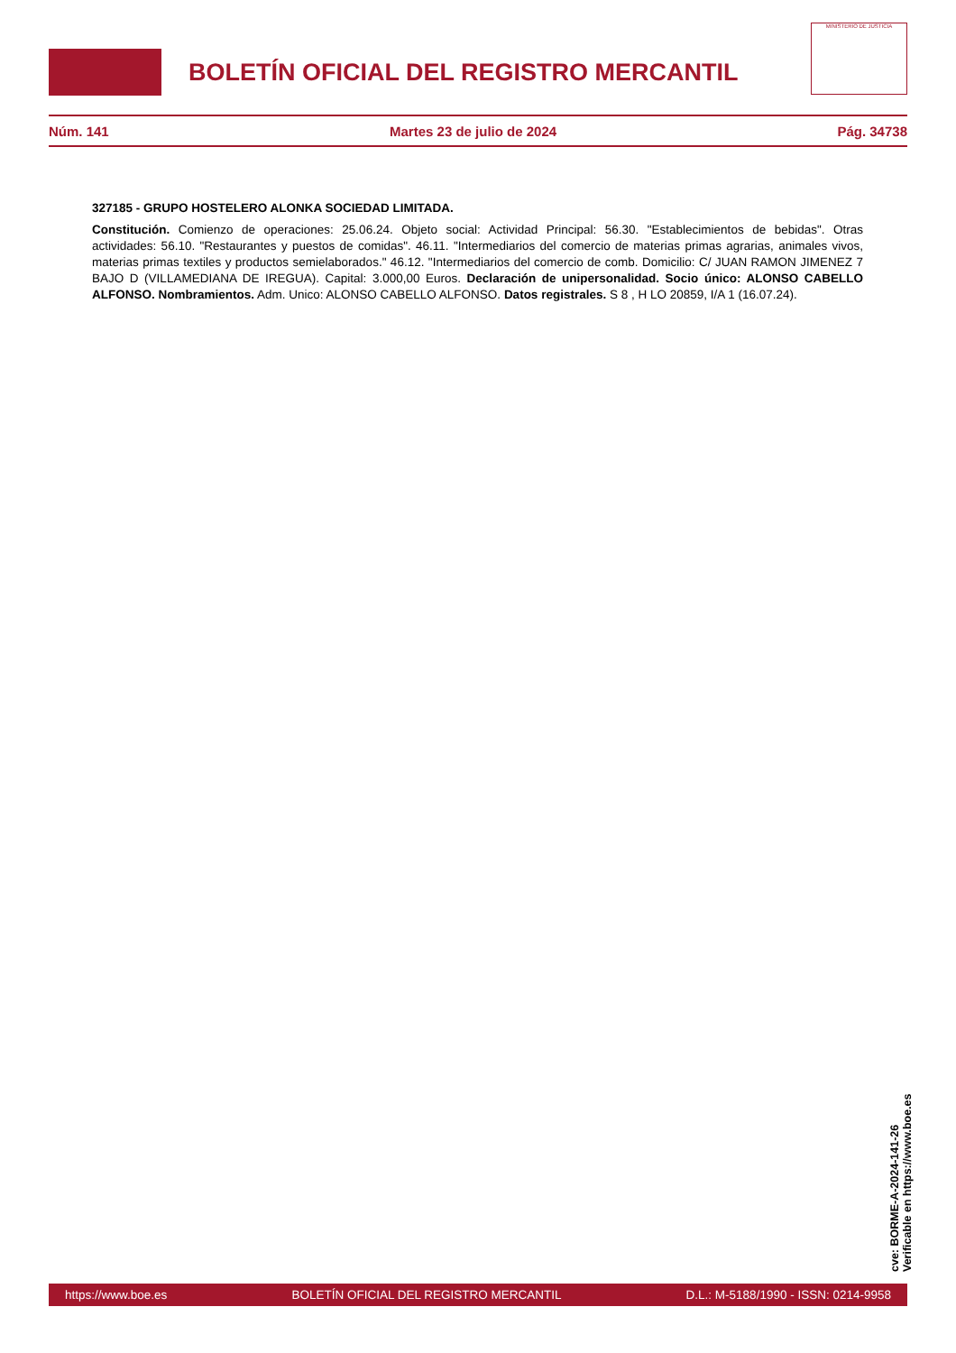BOLETÍN OFICIAL DEL REGISTRO MERCANTIL
MINISTERIO DE JUSTICIA
Núm. 141 Martes 23 de julio de 2024 Pág. 34738
327185 - GRUPO HOSTELERO ALONKA SOCIEDAD LIMITADA.
Constitución. Comienzo de operaciones: 25.06.24. Objeto social: Actividad Principal: 56.30. "Establecimientos de bebidas". Otras actividades: 56.10. "Restaurantes y puestos de comidas". 46.11. "Intermediarios del comercio de materias primas agrarias, animales vivos, materias primas textiles y productos semielaborados." 46.12. "Intermediarios del comercio de comb. Domicilio: C/ JUAN RAMON JIMENEZ 7 BAJO D (VILLAMEDIANA DE IREGUA). Capital: 3.000,00 Euros. Declaración de unipersonalidad. Socio único: ALONSO CABELLO ALFONSO. Nombramientos. Adm. Unico: ALONSO CABELLO ALFONSO. Datos registrales. S 8 , H LO 20859, I/A 1 (16.07.24).
cve: BORME-A-2024-141-26
Verificable en https://www.boe.es
https://www.boe.es BOLETÍN OFICIAL DEL REGISTRO MERCANTIL D.L.: M-5188/1990 - ISSN: 0214-9958